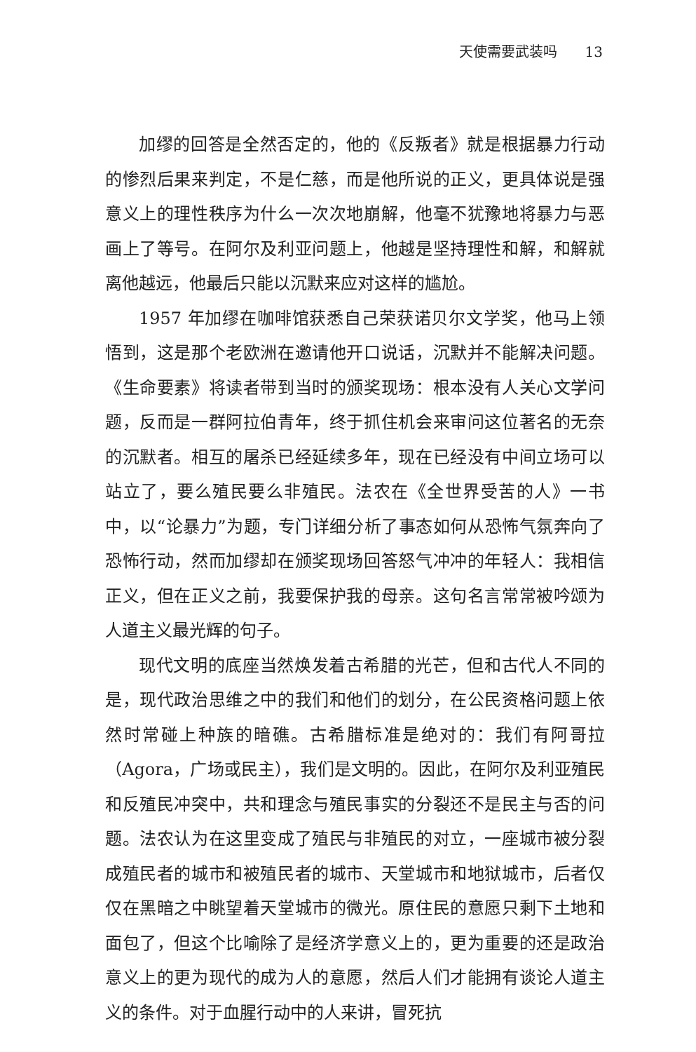天使需要武装吗 13
加缪的回答是全然否定的，他的《反叛者》就是根据暴力行动的惨烈后果来判定，不是仁慈，而是他所说的正义，更具体说是强意义上的理性秩序为什么一次次地崩解，他毫不犹豫地将暴力与恶画上了等号。在阿尔及利亚问题上，他越是坚持理性和解，和解就离他越远，他最后只能以沉默来应对这样的尴尬。
1957 年加缪在咖啡馆获悉自己荣获诺贝尔文学奖，他马上领悟到，这是那个老欧洲在邀请他开口说话，沉默并不能解决问题。《生命要素》将读者带到当时的颁奖现场：根本没有人关心文学问题，反而是一群阿拉伯青年，终于抓住机会来审问这位著名的无奈的沉默者。相互的屠杀已经延续多年，现在已经没有中间立场可以站立了，要么殖民要么非殖民。法农在《全世界受苦的人》一书中，以“论暴力”为题，专门详细分析了事态如何从恐怖气氛奔向了恐怖行动，然而加缪却在颁奖现场回答怒气冲冲的年轻人：我相信正义，但在正义之前，我要保护我的母亲。这句名言常常被吟颂为人道主义最光辉的句子。
现代文明的底座当然焕发着古希腊的光芒，但和古代人不同的是，现代政治思维之中的我们和他们的划分，在公民资格问题上依然时常碰上种族的暗礁。古希腊标准是绝对的：我们有阿哥拉（Agora，广场或民主），我们是文明的。因此，在阿尔及利亚殖民和反殖民冲突中，共和理念与殖民事实的分裂还不是民主与否的问题。法农认为在这里变成了殖民与非殖民的对立，一座城市被分裂成殖民者的城市和被殖民者的城市、天堂城市和地狱城市，后者仅仅在黑暗之中眺望着天堂城市的微光。原住民的意愿只剩下土地和面包了，但这个比喻除了是经济学意义上的，更为重要的还是政治意义上的更为现代的成为人的意愿，然后人们才能拥有谈论人道主义的条件。对于血腥行动中的人来讲，冒死抗